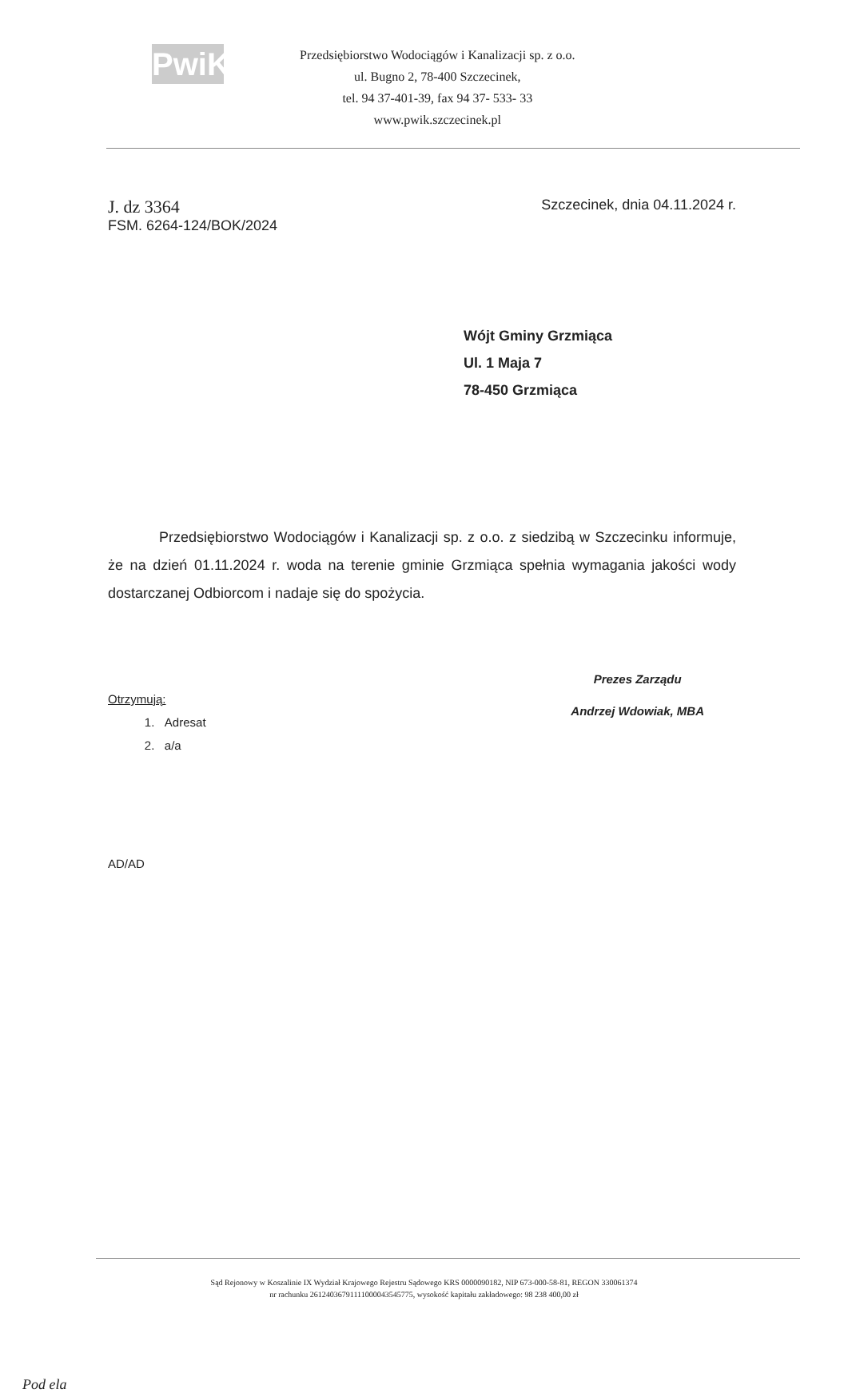PwiK
Przedsiębiorstwo Wodociągów i Kanalizacji sp. z o.o.
ul. Bugno 2, 78-400 Szczecinek,
tel. 94 37-401-39, fax 94 37- 533- 33
www.pwik.szczecinek.pl
J. dz 3364
FSM. 6264-124/BOK/2024
Szczecinek, dnia 04.11.2024 r.
Wójt Gminy Grzmiąca
Ul. 1 Maja 7
78-450 Grzmiąca
Przedsiębiorstwo Wodociągów i Kanalizacji sp. z o.o. z siedzibą w Szczecinku informuje, że na dzień 01.11.2024 r. woda na terenie gminie Grzmiąca spełnia wymagania jakości wody dostarczanej Odbiorcom i nadaje się do spożycia.
Otrzymują:
1. Adresat
2. a/a
Prezes Zarządu
Andrzej Wdowiak, MBA
AD/AD
Sąd Rejonowy w Koszalinie IX Wydział Krajowego Rejestru Sądowego KRS 0000090182, NIP 673-000-58-81, REGON 330061374
nr rachunku 26124036791111000043545775, wysokość kapitału zakładowego: 98 238 400,00 zł
Pod ela